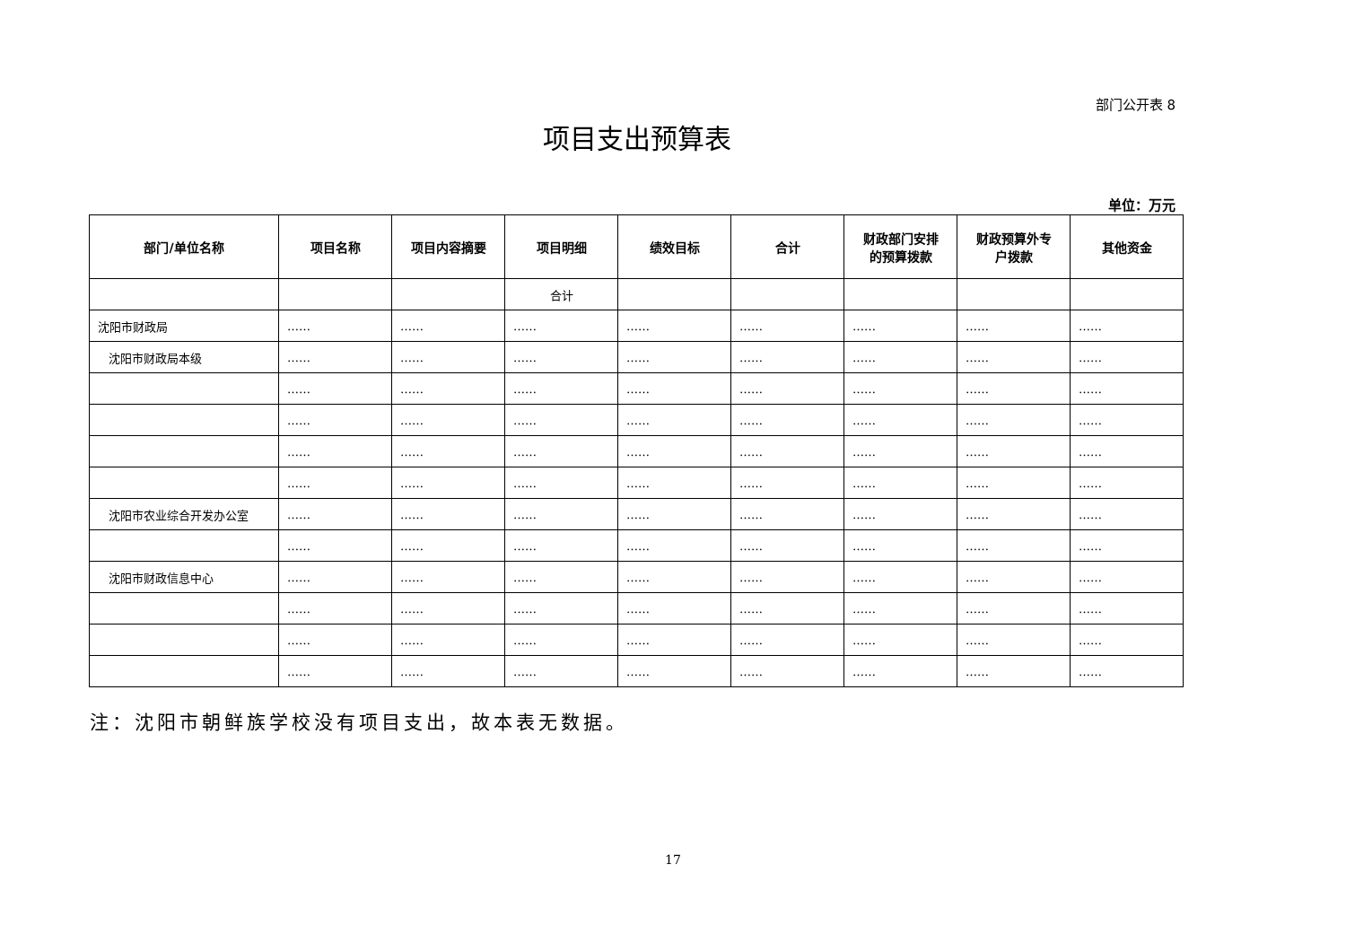部门公开表 8
项目支出预算表
单位：万元
| 部门/单位名称 | 项目名称 | 项目内容摘要 | 项目明细 | 绩效目标 | 合计 | 财政部门安排 的预算拨款 | 财政预算外专 户拨款 | 其他资金 |
| --- | --- | --- | --- | --- | --- | --- | --- | --- |
| | | | 合计 | | | | | |
| 沈阳市财政局 | …… | …… | …… | …… | …… | …… | …… | …… |
| 沈阳市财政局本级 | …… | …… | …… | …… | …… | …… | …… | …… |
| | …… | …… | …… | …… | …… | …… | …… | …… |
| | …… | …… | …… | …… | …… | …… | …… | …… |
| | …… | …… | …… | …… | …… | …… | …… | …… |
| | …… | …… | …… | …… | …… | …… | …… | …… |
| 沈阳市农业综合开发办公室 | …… | …… | …… | …… | …… | …… | …… | …… |
| | …… | …… | …… | …… | …… | …… | …… | …… |
| 沈阳市财政信息中心 | …… | …… | …… | …… | …… | …… | …… | …… |
| | …… | …… | …… | …… | …… | …… | …… | …… |
| | …… | …… | …… | …… | …… | …… | …… | …… |
| | …… | …… | …… | …… | …… | …… | …… | …… |
注：沈阳市朝鲜族学校没有项目支出，故本表无数据。
17